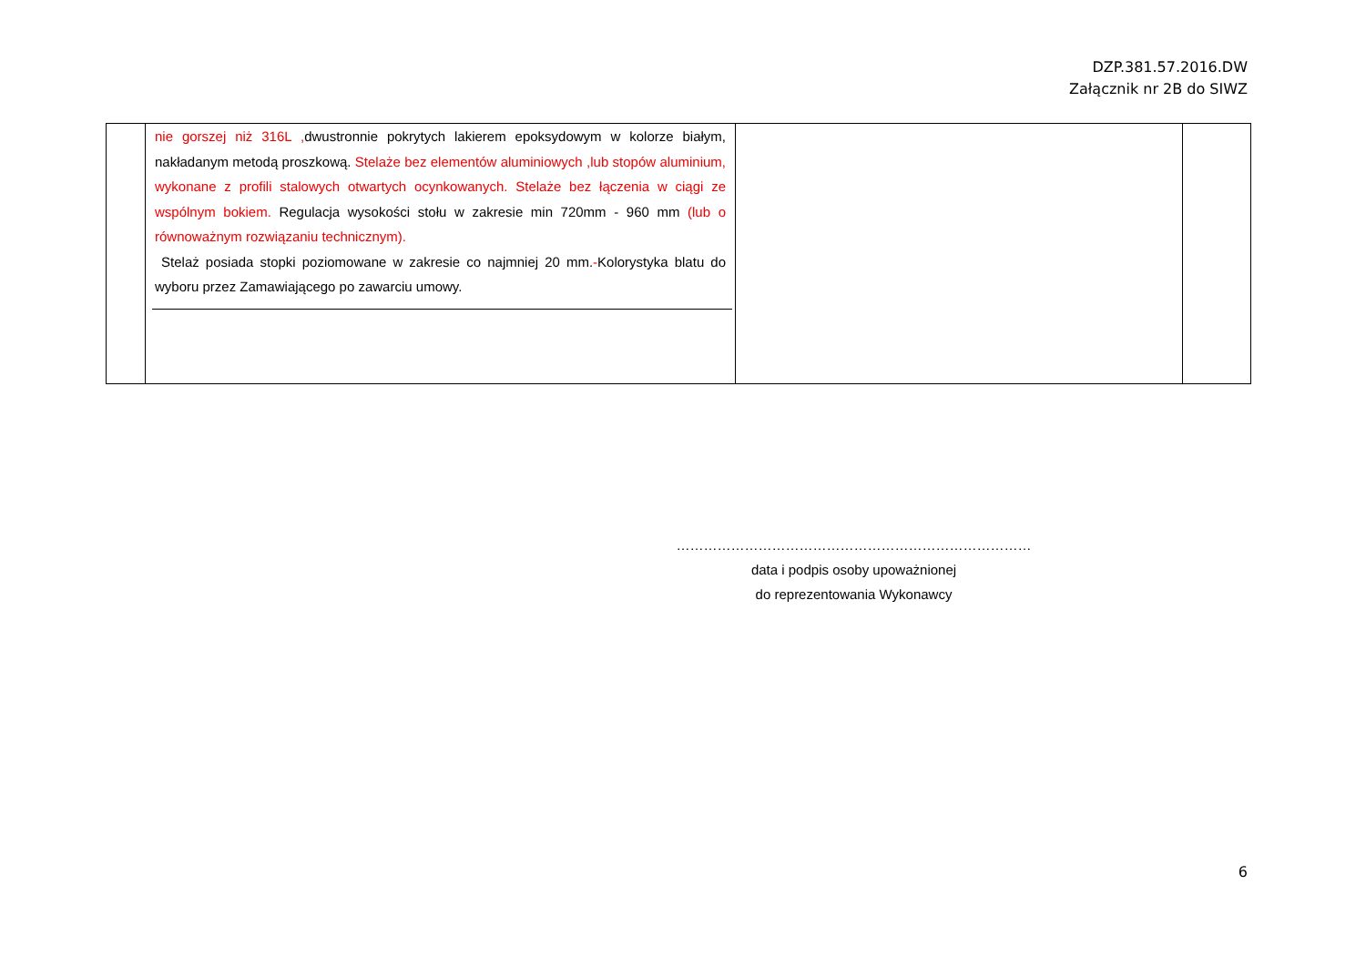DZP.381.57.2016.DW
Załącznik nr 2B do SIWZ
| | nie gorszej niż 316L , dwustronnie pokrytych lakierem epoksydowym w kolorze białym, nakładanym metodą proszkową. Stelaże bez elementów aluminiowych ,lub stopów aluminium, wykonane z profili stalowych otwartych ocynkowanych. Stelaże bez łączenia w ciągi ze wspólnym bokiem. Regulacja wysokości stołu w zakresie min 720mm - 960 mm (lub o równoważnym rozwiązaniu technicznym). Stelaż posiada stopki poziomowane w zakresie co najmniej 20 mm. - Kolorystyka blatu do wyboru przez Zamawiającego po zawarciu umowy. | | |
……………………………………………………………………
data i podpis osoby upoważnionej
do reprezentowania Wykonawcy
6